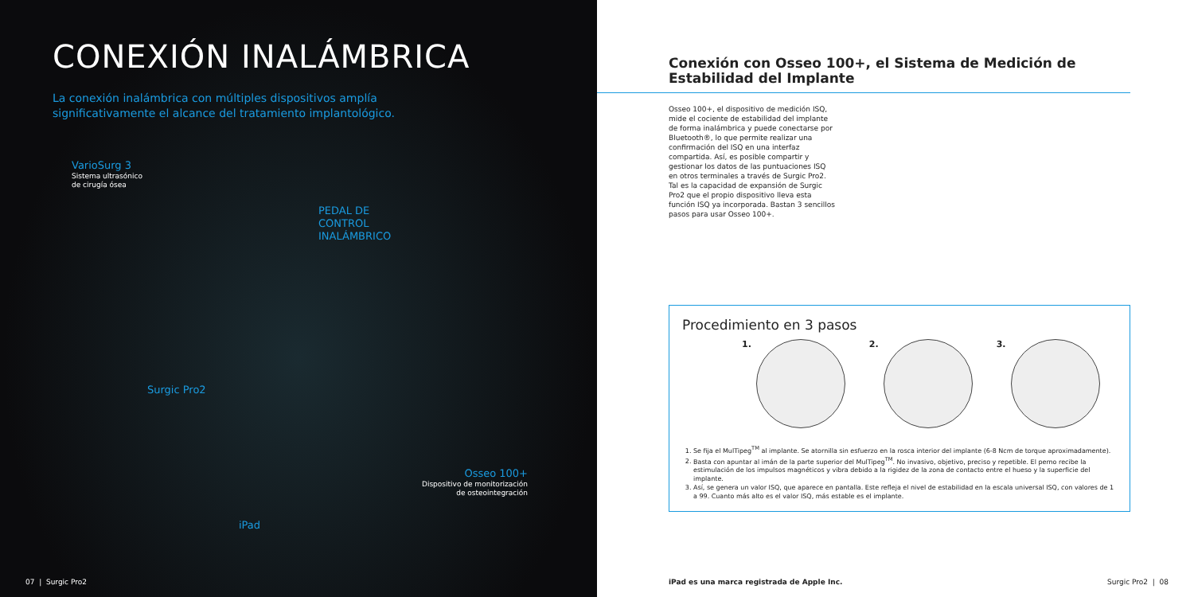CONEXIÓN INALÁMBRICA
La conexión inalámbrica con múltiples dispositivos amplía
significativamente el alcance del tratamiento implantológico.
VarioSurg 3
Sistema ultrasónico
de cirugía ósea
PEDAL DE
CONTROL
INALÁMBRICO
Surgic Pro2
Osseo 100+
Dispositivo de monitorización
de osteointegración
iPad
07 | Surgic Pro2
Conexión con Osseo 100+, el Sistema de Medición de Estabilidad del Implante
Osseo 100+, el dispositivo de medición ISQ, mide el cociente de estabilidad del implante de forma inalámbrica y puede conectarse por Bluetooth®, lo que permite realizar una confirmación del ISQ en una interfaz compartida. Así, es posible compartir y gestionar los datos de las puntuaciones ISQ en otros terminales a través de Surgic Pro2.
Tal es la capacidad de expansión de Surgic Pro2 que el propio dispositivo lleva esta función ISQ ya incorporada. Bastan 3 sencillos pasos para usar Osseo 100+.
Procedimiento en 3 pasos
1. 2. 3.
1. Se fija el MulTipeg<sup>TM</sup> al implante. Se atornilla sin esfuerzo en la rosca interior del implante (6-8 Ncm de torque aproximadamente).
2. Basta con apuntar al imán de la parte superior del MulTipeg<sup>TM</sup>. No invasivo, objetivo, preciso y repetible. El perno recibe la estimulación de los impulsos magnéticos y vibra debido a la rigidez de la zona de contacto entre el hueso y la superficie del implante.
3. Así, se genera un valor ISQ, que aparece en pantalla. Este refleja el nivel de estabilidad en la escala universal ISQ, con valores de 1 a 99. Cuanto más alto es el valor ISQ, más estable es el implante.
iPad es una marca registrada de Apple Inc.
Surgic Pro2 | 08